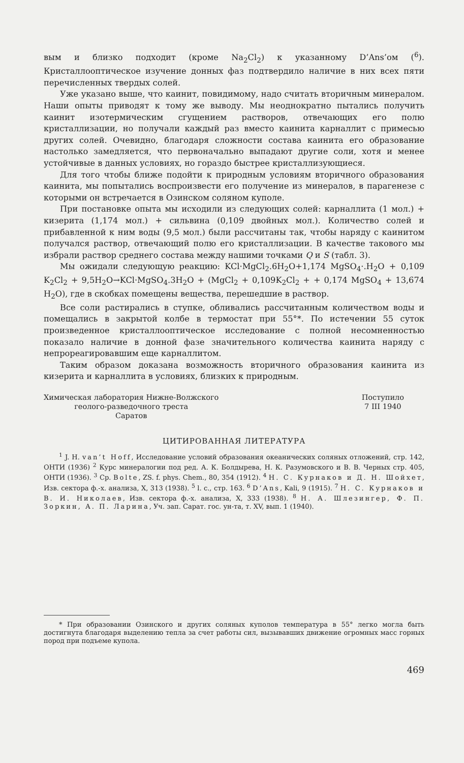вым и близко подходит (кроме Na<sub>2</sub>Cl<sub>2</sub>) к указанному D’Ans’ом (<sup>6</sup>). Кристаллооптическое изучение донных фаз подтвердило наличие в них всех пяти перечисленных твердых солей.
Уже указано выше, что каинит, повидимому, надо считать вторичным минералом. Наши опыты приводят к тому же выводу. Мы неоднократно пытались получить каинит изотермическим сгущением растворов, отвечающих его полю кристаллизации, но получали каждый раз вместо каинита карналлит с примесью других солей. Очевидно, благодаря сложности состава каинита его образование настолько замедляется, что первоначально выпадают другие соли, хотя и менее устойчивые в данных условиях, но гораздо быстрее кристаллизующиеся.
Для того чтобы ближе подойти к природным условиям вторичного образования каинита, мы попытались воспроизвести его получение из минералов, в парагенезе с которыми он встречается в Озинском соляном куполе.
При постановке опыта мы исходили из следующих солей: карналлита (1 мол.) + кизерита (1,174 мол.) + сильвина (0,109 двойных мол.). Количество солей и прибавленной к ним воды (9,5 мол.) были рассчитаны так, чтобы наряду с каинитом получался раствор, отвечающий полю его кристаллизации. В качестве такового мы избрали раствор среднего состава между нашими точками Q и S (табл. 3).
Мы ожидали следующую реакцию: KCl·MgCl<sub>2</sub>.6H<sub>2</sub>O+1,174 MgSO<sub>4</sub>·.H<sub>2</sub>O + 0,109 K<sub>2</sub>Cl<sub>2</sub> + 9,5H<sub>2</sub>O→KCl·MgSO<sub>4</sub>.3H<sub>2</sub>O + (MgCl<sub>2</sub> + 0,109K<sub>2</sub>Cl<sub>2</sub> + + 0,174 MgSO<sub>4</sub> + 13,674 H<sub>2</sub>O), где в скобках помещены вещества, перешедшие в раствор.
Все соли растирались в ступке, обливались рассчитанным количеством воды и помещались в закрытой колбе в термостат при 55°*. По истечении 55 суток произведенное кристаллооптическое исследование с полной несомненностью показало наличие в донной фазе значительного количества каинита наряду с непрореагировавшим еще карналлитом.
Таким образом доказана возможность вторичного образования каинита из кизерита и карналлита в условиях, близких к природным.
Химическая лаборатория Нижне-Волжского
геолого-разведочного треста
Саратов
Поступило
7 III 1940
ЦИТИРОВАННАЯ ЛИТЕРАТУРА
<sup>1</sup> J. H. van’t Hoff, Исследование условий образования океанических соляных отложений, стр. 142, ОНТИ (1936) <sup>2</sup> Курс минералогии под ред. А. К. Болдырева, Н. К. Разумовского и В. В. Черных стр. 405, ОНТИ (1936). <sup>3</sup> Cp. Bolte, ZS. f. phys. Chem., 80, 354 (1912). <sup>4</sup> Н. С. Курнаков и Д. Н. Шойхет, Изв. сектора ф.-х. анализа, X, 313 (1938). <sup>5</sup> l. c., стр. 163. <sup>6</sup> D’Ans, Kali, 9 (1915). <sup>7</sup> Н. С. Курнаков и В. И. Николаев, Изв. сектора ф.-х. анализа, X, 333 (1938). <sup>8</sup> Н. А. Шлезингер, Ф. П. Зоркин, А. П. Ларина, Уч. зап. Сарат. гос. ун-та, т. XV, вып. 1 (1940).
* При образовании Озинского и других соляных куполов температура в 55° легко могла быть достигнута благодаря выделению тепла за счет работы сил, вызывавших движение огромных масс горных пород при подъеме купола.
469